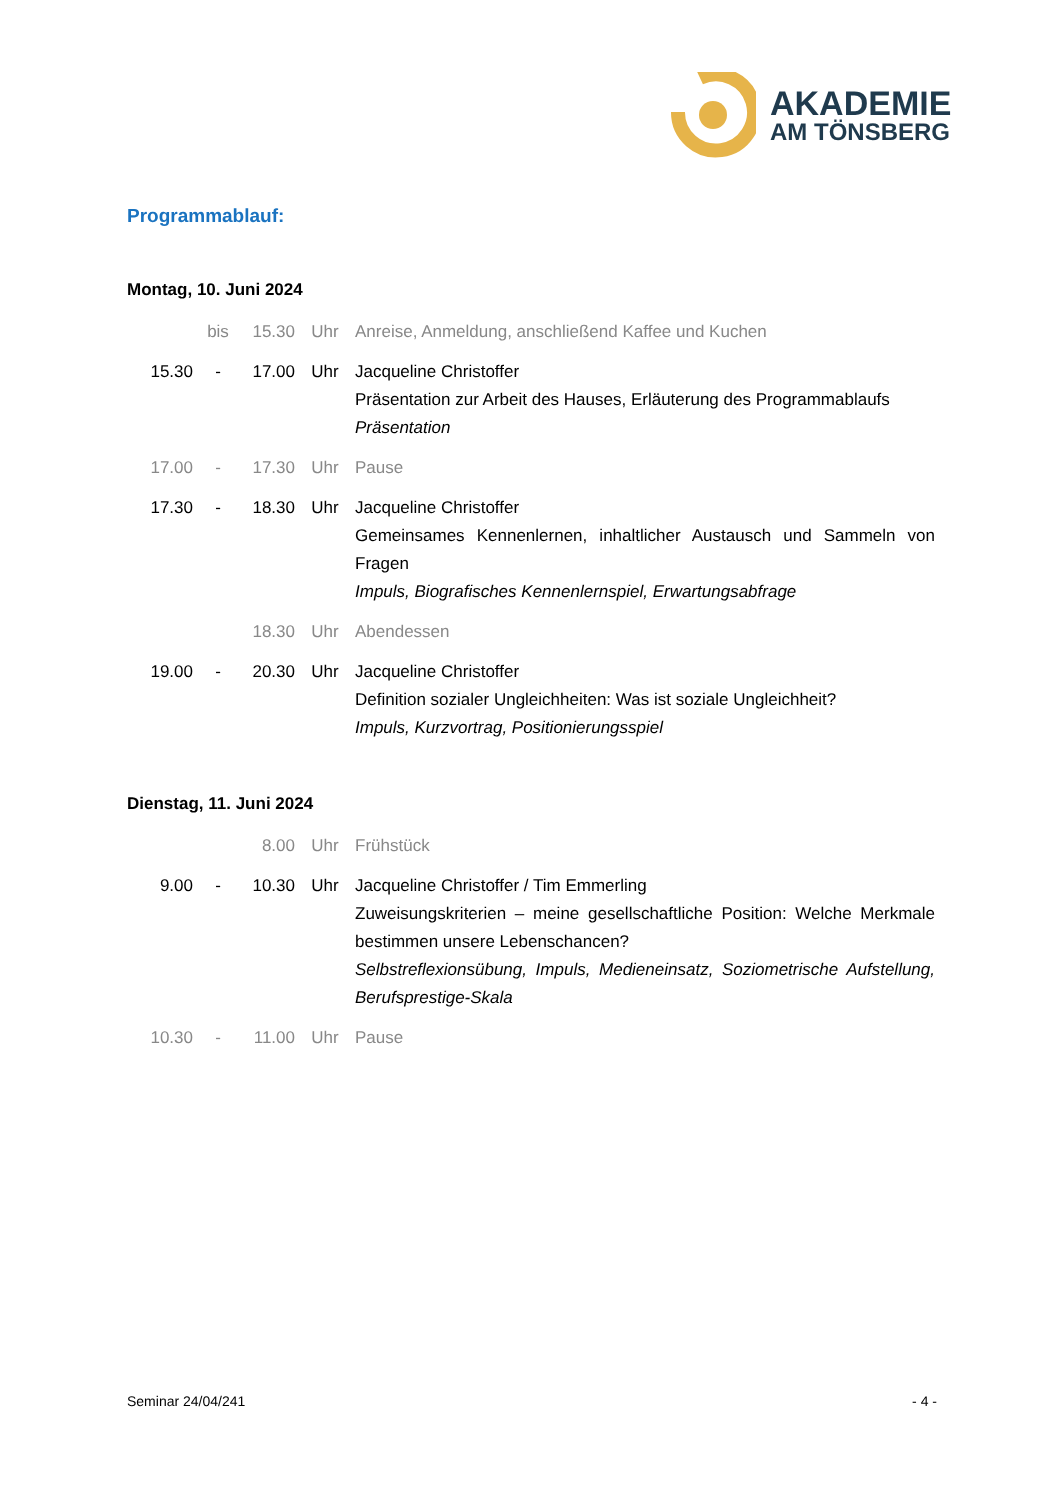AKADEMIE
AM TÖNSBERG
Programmablauf:
Montag, 10. Juni 2024
| | bis | 15.30 | Uhr | Anreise, Anmeldung, anschließend Kaffee und Kuchen |
| 15.30 | - | 17.00 | Uhr | Jacqueline Christoffer Präsentation zur Arbeit des Hauses, Erläuterung des Programmablaufs Präsentation |
| 17.00 | - | 17.30 | Uhr | Pause |
| 17.30 | - | 18.30 | Uhr | Jacqueline Christoffer Gemeinsames Kennenlernen, inhaltlicher Austausch und Sammeln von Fragen Impuls, Biografisches Kennenlernspiel, Erwartungsabfrage |
| | | 18.30 | Uhr | Abendessen |
| 19.00 | - | 20.30 | Uhr | Jacqueline Christoffer Definition sozialer Ungleichheiten: Was ist soziale Ungleichheit? Impuls, Kurzvortrag, Positionierungsspiel |
Dienstag, 11. Juni 2024
| | | 8.00 | Uhr | Frühstück |
| 9.00 | - | 10.30 | Uhr | Jacqueline Christoffer / Tim Emmerling Zuweisungskriterien – meine gesellschaftliche Position: Welche Merkmale bestimmen unsere Lebenschancen? Selbstreflexionsübung, Impuls, Medieneinsatz, Soziometrische Aufstellung, Berufsprestige-Skala |
| 10.30 | - | 11.00 | Uhr | Pause |
Seminar 24/04/241 - 4 -